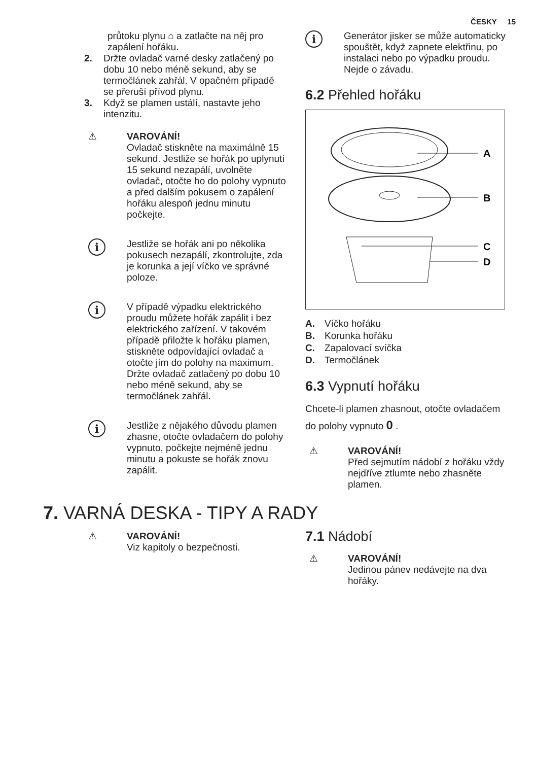ČESKY 15
průtoku plynu ⌂ a zatlačte na něj pro zapálení hořáku.
2. Držte ovladač varné desky zatlačený po dobu 10 nebo méně sekund, aby se termočlánek zahřál. V opačném případě se přeruší přívod plynu.
3. Když se plamen ustálí, nastavte jeho intenzitu.
⚠ VAROVÁNÍ!
Ovladač stiskněte na maximálně 15 sekund. Jestliže se hořák po uplynutí 15 sekund nezapálí, uvolněte ovladač, otočte ho do polohy vypnuto a před dalším pokusem o zapálení hořáku alespoň jednu minutu počkejte.
i
Jestliže se hořák ani po několika pokusech nezapálí, zkontrolujte, zda je korunka a její víčko ve správné poloze.
i
V případě výpadku elektrického proudu můžete hořák zapálit i bez elektrického zařízení. V takovém případě přiložte k hořáku plamen, stiskněte odpovídající ovladač a otočte jím do polohy na maximum. Držte ovladač zatlačený po dobu 10 nebo méně sekund, aby se termočlánek zahřál.
i
Jestliže z nějakého důvodu plamen zhasne, otočte ovladačem do polohy vypnuto, počkejte nejméně jednu minutu a pokuste se hořák znovu zapálit.
i
Generátor jisker se může automaticky spouštět, když zapnete elektřinu, po instalaci nebo po výpadku proudu. Nejde o závadu.
6.2 Přehled hořáku
A
B
C
D
A. Víčko hořáku
B. Korunka hořáku
C. Zapalovací svíčka
D. Termočlánek
6.3 Vypnutí hořáku
Chcete-li plamen zhasnout, otočte ovladačem do polohy vypnuto 0 .
⚠ VAROVÁNÍ!
Před sejmutím nádobí z hořáku vždy nejdříve ztlumte nebo zhasněte plamen.
7. VARNÁ DESKA - TIPY A RADY
⚠ VAROVÁNÍ!
Viz kapitoly o bezpečnosti.
7.1 Nádobí
⚠ VAROVÁNÍ!
Jedinou pánev nedávejte na dva hořáky.